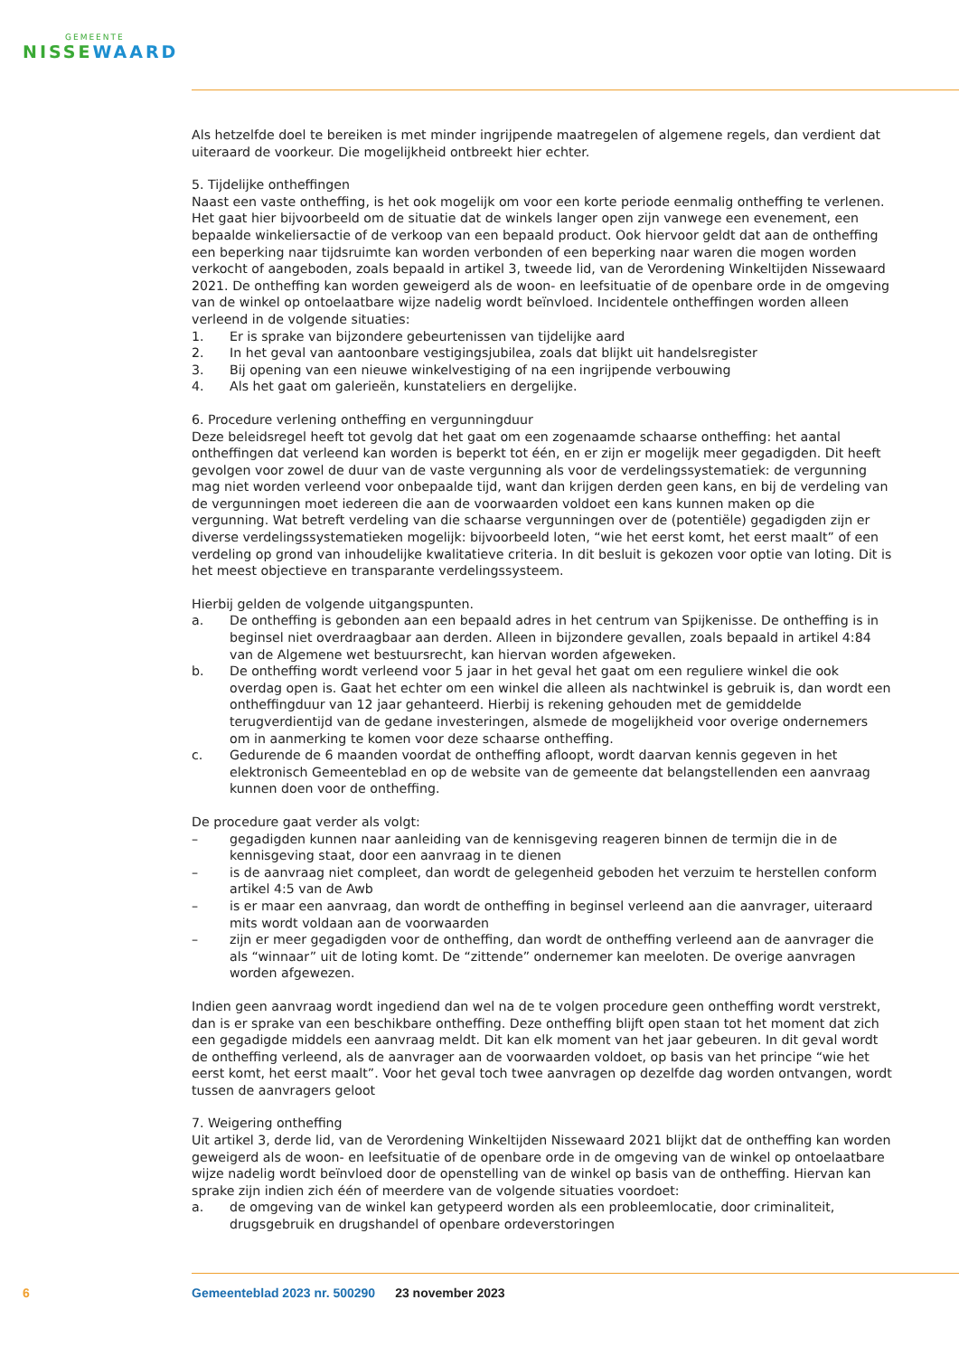GEMEENTE
NISSEWAARD
Als hetzelfde doel te bereiken is met minder ingrijpende maatregelen of algemene regels, dan verdient dat uiteraard de voorkeur. Die mogelijkheid ontbreekt hier echter.
5. Tijdelijke ontheffingen
Naast een vaste ontheffing, is het ook mogelijk om voor een korte periode eenmalig ontheffing te verlenen. Het gaat hier bijvoorbeeld om de situatie dat de winkels langer open zijn vanwege een evenement, een bepaalde winkeliersactie of de verkoop van een bepaald product. Ook hiervoor geldt dat aan de ontheffing een beperking naar tijdsruimte kan worden verbonden of een beperking naar waren die mogen worden verkocht of aangeboden, zoals bepaald in artikel 3, tweede lid, van de Verordening Winkeltijden Nissewaard 2021. De ontheffing kan worden geweigerd als de woon- en leefsituatie of de openbare orde in de omgeving van de winkel op ontoelaatbare wijze nadelig wordt beïnvloed. Incidentele ontheffingen worden alleen verleend in de volgende situaties:
1. Er is sprake van bijzondere gebeurtenissen van tijdelijke aard
2. In het geval van aantoonbare vestigingsjubilea, zoals dat blijkt uit handelsregister
3. Bij opening van een nieuwe winkelvestiging of na een ingrijpende verbouwing
4. Als het gaat om galerieën, kunstateliers en dergelijke.
6. Procedure verlening ontheffing en vergunningduur
Deze beleidsregel heeft tot gevolg dat het gaat om een zogenaamde schaarse ontheffing: het aantal ontheffingen dat verleend kan worden is beperkt tot één, en er zijn er mogelijk meer gegadigden. Dit heeft gevolgen voor zowel de duur van de vaste vergunning als voor de verdelingssystematiek: de vergunning mag niet worden verleend voor onbepaalde tijd, want dan krijgen derden geen kans, en bij de verdeling van de vergunningen moet iedereen die aan de voorwaarden voldoet een kans kunnen maken op die vergunning. Wat betreft verdeling van die schaarse vergunningen over de (potentiële) gegadigden zijn er diverse verdelingssystematieken mogelijk: bijvoorbeeld loten, “wie het eerst komt, het eerst maalt” of een verdeling op grond van inhoudelijke kwalitatieve criteria. In dit besluit is gekozen voor optie van loting. Dit is het meest objectieve en transparante verdelingssysteem.
Hierbij gelden de volgende uitgangspunten.
a. De ontheffing is gebonden aan een bepaald adres in het centrum van Spijkenisse. De ontheffing is in beginsel niet overdraagbaar aan derden. Alleen in bijzondere gevallen, zoals bepaald in artikel 4:84 van de Algemene wet bestuursrecht, kan hiervan worden afgeweken.
b. De ontheffing wordt verleend voor 5 jaar in het geval het gaat om een reguliere winkel die ook overdag open is. Gaat het echter om een winkel die alleen als nachtwinkel is gebruik is, dan wordt een ontheffingduur van 12 jaar gehanteerd. Hierbij is rekening gehouden met de gemiddelde terugverdientijd van de gedane investeringen, alsmede de mogelijkheid voor overige ondernemers om in aanmerking te komen voor deze schaarse ontheffing.
c. Gedurende de 6 maanden voordat de ontheffing afloopt, wordt daarvan kennis gegeven in het elektronisch Gemeenteblad en op de website van de gemeente dat belangstellenden een aanvraag kunnen doen voor de ontheffing.
De procedure gaat verder als volgt:
– gegadigden kunnen naar aanleiding van de kennisgeving reageren binnen de termijn die in de kennisgeving staat, door een aanvraag in te dienen
– is de aanvraag niet compleet, dan wordt de gelegenheid geboden het verzuim te herstellen conform artikel 4:5 van de Awb
– is er maar een aanvraag, dan wordt de ontheffing in beginsel verleend aan die aanvrager, uiteraard mits wordt voldaan aan de voorwaarden
– zijn er meer gegadigden voor de ontheffing, dan wordt de ontheffing verleend aan de aanvrager die als “winnaar” uit de loting komt. De “zittende” ondernemer kan meeloten. De overige aanvragen worden afgewezen.
Indien geen aanvraag wordt ingediend dan wel na de te volgen procedure geen ontheffing wordt verstrekt, dan is er sprake van een beschikbare ontheffing. Deze ontheffing blijft open staan tot het moment dat zich een gegadigde middels een aanvraag meldt. Dit kan elk moment van het jaar gebeuren. In dit geval wordt de ontheffing verleend, als de aanvrager aan de voorwaarden voldoet, op basis van het principe “wie het eerst komt, het eerst maalt”. Voor het geval toch twee aanvragen op dezelfde dag worden ontvangen, wordt tussen de aanvragers geloot
7. Weigering ontheffing
Uit artikel 3, derde lid, van de Verordening Winkeltijden Nissewaard 2021 blijkt dat de ontheffing kan worden geweigerd als de woon- en leefsituatie of de openbare orde in de omgeving van de winkel op ontoelaatbare wijze nadelig wordt beïnvloed door de openstelling van de winkel op basis van de ontheffing. Hiervan kan sprake zijn indien zich één of meerdere van de volgende situaties voordoet:
a. de omgeving van de winkel kan getypeerd worden als een probleemlocatie, door criminaliteit, drugsgebruik en drugshandel of openbare ordeverstoringen
6 Gemeenteblad 2023 nr. 500290 23 november 2023